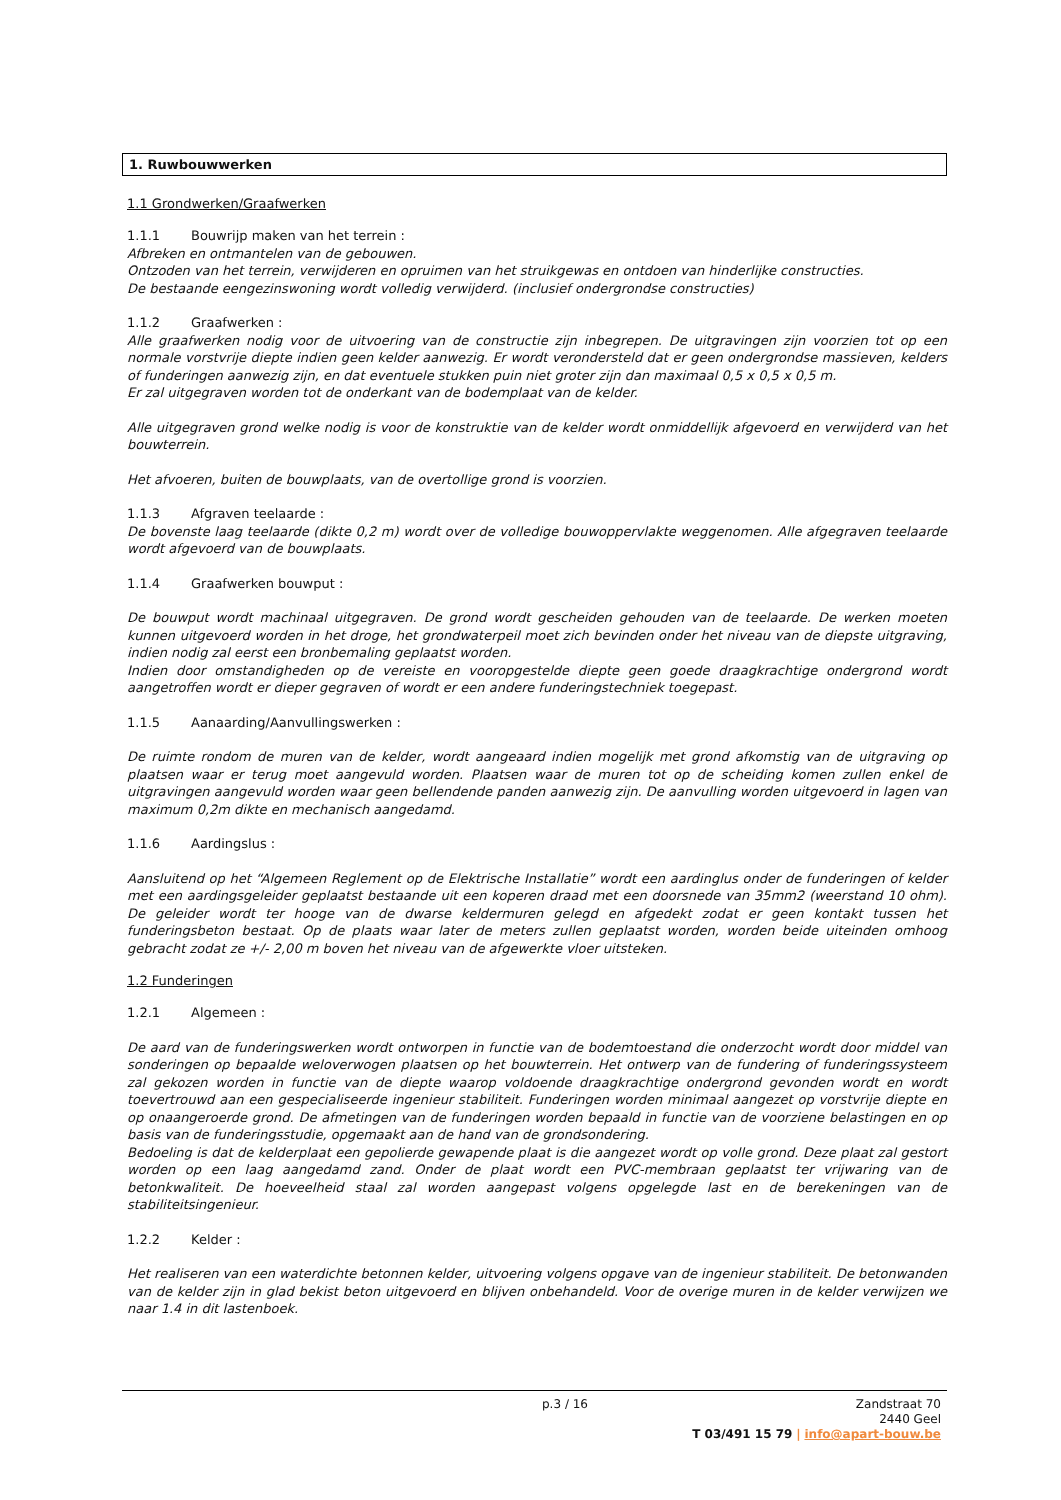1. Ruwbouwwerken
1.1 Grondwerken/Graafwerken
1.1.1 Bouwrijp maken van het terrein :
Afbreken en ontmantelen van de gebouwen.
Ontzoden van het terrein, verwijderen en opruimen van het struikgewas en ontdoen van hinderlijke constructies.
De bestaande eengezinswoning wordt volledig verwijderd. (inclusief ondergrondse constructies)
1.1.2 Graafwerken :
Alle graafwerken nodig voor de uitvoering van de constructie zijn inbegrepen. De uitgravingen zijn voorzien tot op een normale vorstvrije diepte indien geen kelder aanwezig. Er wordt verondersteld dat er geen ondergrondse massieven, kelders of funderingen aanwezig zijn, en dat eventuele stukken puin niet groter zijn dan maximaal 0,5 x 0,5 x 0,5 m.
Er zal uitgegraven worden tot de onderkant van de bodemplaat van de kelder.
Alle uitgegraven grond welke nodig is voor de konstruktie van de kelder wordt onmiddellijk afgevoerd en verwijderd van het bouwterrein.
Het afvoeren, buiten de bouwplaats, van de overtollige grond is voorzien.
1.1.3 Afgraven teelaarde :
De bovenste laag teelaarde (dikte 0,2 m) wordt over de volledige bouwoppervlakte weggenomen. Alle afgegraven teelaarde wordt afgevoerd van de bouwplaats.
1.1.4 Graafwerken bouwput :
De bouwput wordt machinaal uitgegraven. De grond wordt gescheiden gehouden van de teelaarde. De werken moeten kunnen uitgevoerd worden in het droge, het grondwaterpeil moet zich bevinden onder het niveau van de diepste uitgraving, indien nodig zal eerst een bronbemaling geplaatst worden.
Indien door omstandigheden op de vereiste en vooropgestelde diepte geen goede draagkrachtige ondergrond wordt aangetroffen wordt er dieper gegraven of wordt er een andere funderingstechniek toegepast.
1.1.5 Aanaarding/Aanvullingswerken :
De ruimte rondom de muren van de kelder, wordt aangeaard indien mogelijk met grond afkomstig van de uitgraving op plaatsen waar er terug moet aangevuld worden. Plaatsen waar de muren tot op de scheiding komen zullen enkel de uitgravingen aangevuld worden waar geen bellendende panden aanwezig zijn. De aanvulling worden uitgevoerd in lagen van maximum 0,2m dikte en mechanisch aangedamd.
1.1.6 Aardingslus :
Aansluitend op het “Algemeen Reglement op de Elektrische Installatie” wordt een aardinglus onder de funderingen of kelder met een aardingsgeleider geplaatst bestaande uit een koperen draad met een doorsnede van 35mm2 (weerstand 10 ohm). De geleider wordt ter hooge van de dwarse keldermuren gelegd en afgedekt zodat er geen kontakt tussen het funderingsbeton bestaat. Op de plaats waar later de meters zullen geplaatst worden, worden beide uiteinden omhoog gebracht zodat ze +/- 2,00 m boven het niveau van de afgewerkte vloer uitsteken.
1.2 Funderingen
1.2.1 Algemeen :
De aard van de funderingswerken wordt ontworpen in functie van de bodemtoestand die onderzocht wordt door middel van sonderingen op bepaalde weloverwogen plaatsen op het bouwterrein. Het ontwerp van de fundering of funderingssysteem zal gekozen worden in functie van de diepte waarop voldoende draagkrachtige ondergrond gevonden wordt en wordt toevertrouwd aan een gespecialiseerde ingenieur stabiliteit. Funderingen worden minimaal aangezet op vorstvrije diepte en op onaangeroerde grond. De afmetingen van de funderingen worden bepaald in functie van de voorziene belastingen en op basis van de funderingsstudie, opgemaakt aan de hand van de grondsondering.
Bedoeling is dat de kelderplaat een gepolierde gewapende plaat is die aangezet wordt op volle grond. Deze plaat zal gestort worden op een laag aangedamd zand. Onder de plaat wordt een PVC-membraan geplaatst ter vrijwaring van de betonkwaliteit. De hoeveelheid staal zal worden aangepast volgens opgelegde last en de berekeningen van de stabiliteitsingenieur.
1.2.2 Kelder :
Het realiseren van een waterdichte betonnen kelder, uitvoering volgens opgave van de ingenieur stabiliteit. De betonwanden van de kelder zijn in glad bekist beton uitgevoerd en blijven onbehandeld. Voor de overige muren in de kelder verwijzen we naar 1.4 in dit lastenboek.
p.3 / 16
Zandstraat 70
2440 Geel
T 03/491 15 79 | info@apart-bouw.be